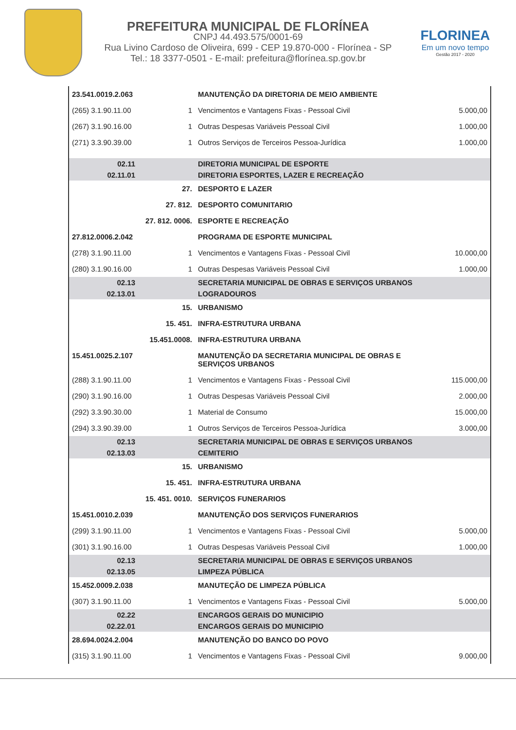PREFEITURA MUNICIPAL DE FLORÍNEA
CNPJ 44.493.575/0001-69
Rua Livino Cardoso de Oliveira, 699 - CEP 19.870-000 - Florínea - SP
Tel.: 18 3377-0501 - E-mail: prefeitura@florínea.sp.gov.br
FLORINEA
Em um novo tempo
Gestão 2017 - 2020
| 23.541.0019.2.063 | | MANUTENÇÃO DA DIRETORIA DE MEIO AMBIENTE | |
| (265) 3.1.90.11.00 | 1 | Vencimentos e Vantagens Fixas - Pessoal Civil | 5.000,00 |
| (267) 3.1.90.16.00 | 1 | Outras Despesas Variáveis Pessoal Civil | 1.000,00 |
| (271) 3.3.90.39.00 | 1 | Outros Serviços de Terceiros Pessoa-Jurídica | 1.000,00 |
| 02.11 | | DIRETORIA MUNICIPAL DE ESPORTE | |
| 02.11.01 | | DIRETORIA ESPORTES, LAZER E RECREAÇÃO | |
| | 27. | DESPORTO E LAZER | |
| | 27. 812. | DESPORTO COMUNITARIO | |
| | 27. 812. 0006. | ESPORTE E RECREAÇÃO | |
| 27.812.0006.2.042 | | PROGRAMA DE ESPORTE MUNICIPAL | |
| (278) 3.1.90.11.00 | 1 | Vencimentos e Vantagens Fixas - Pessoal Civil | 10.000,00 |
| (280) 3.1.90.16.00 | 1 | Outras Despesas Variáveis Pessoal Civil | 1.000,00 |
| 02.13 | | SECRETARIA MUNICIPAL DE OBRAS E SERVIÇOS URBANOS | |
| 02.13.01 | | LOGRADOUROS | |
| | 15. | URBANISMO | |
| | 15. 451. | INFRA-ESTRUTURA URBANA | |
| | 15.451.0008. | INFRA-ESTRUTURA URBANA | |
| 15.451.0025.2.107 | | MANUTENÇÃO DA SECRETARIA MUNICIPAL DE OBRAS E SERVIÇOS URBANOS | |
| (288) 3.1.90.11.00 | 1 | Vencimentos e Vantagens Fixas - Pessoal Civil | 115.000,00 |
| (290) 3.1.90.16.00 | 1 | Outras Despesas Variáveis Pessoal Civil | 2.000,00 |
| (292) 3.3.90.30.00 | 1 | Material de Consumo | 15.000,00 |
| (294) 3.3.90.39.00 | 1 | Outros Serviços de Terceiros Pessoa-Jurídica | 3.000,00 |
| 02.13 | | SECRETARIA MUNICIPAL DE OBRAS E SERVIÇOS URBANOS | |
| 02.13.03 | | CEMITERIO | |
| | 15. | URBANISMO | |
| | 15. 451. | INFRA-ESTRUTURA URBANA | |
| | 15. 451. 0010. | SERVIÇOS FUNERARIOS | |
| 15.451.0010.2.039 | | MANUTENÇÃO DOS SERVIÇOS FUNERARIOS | |
| (299) 3.1.90.11.00 | 1 | Vencimentos e Vantagens Fixas - Pessoal Civil | 5.000,00 |
| (301) 3.1.90.16.00 | 1 | Outras Despesas Variáveis Pessoal Civil | 1.000,00 |
| 02.13 | | SECRETARIA MUNICIPAL DE OBRAS E SERVIÇOS URBANOS | |
| 02.13.05 | | LIMPEZA PÚBLICA | |
| 15.452.0009.2.038 | | MANUTEÇÃO DE LIMPEZA PÚBLICA | |
| (307) 3.1.90.11.00 | 1 | Vencimentos e Vantagens Fixas - Pessoal Civil | 5.000,00 |
| 02.22 | | ENCARGOS GERAIS DO MUNICIPIO | |
| 02.22.01 | | ENCARGOS GERAIS DO MUNICIPIO | |
| 28.694.0024.2.004 | | MANUTENÇÃO DO BANCO DO POVO | |
| (315) 3.1.90.11.00 | 1 | Vencimentos e Vantagens Fixas - Pessoal Civil | 9.000,00 |